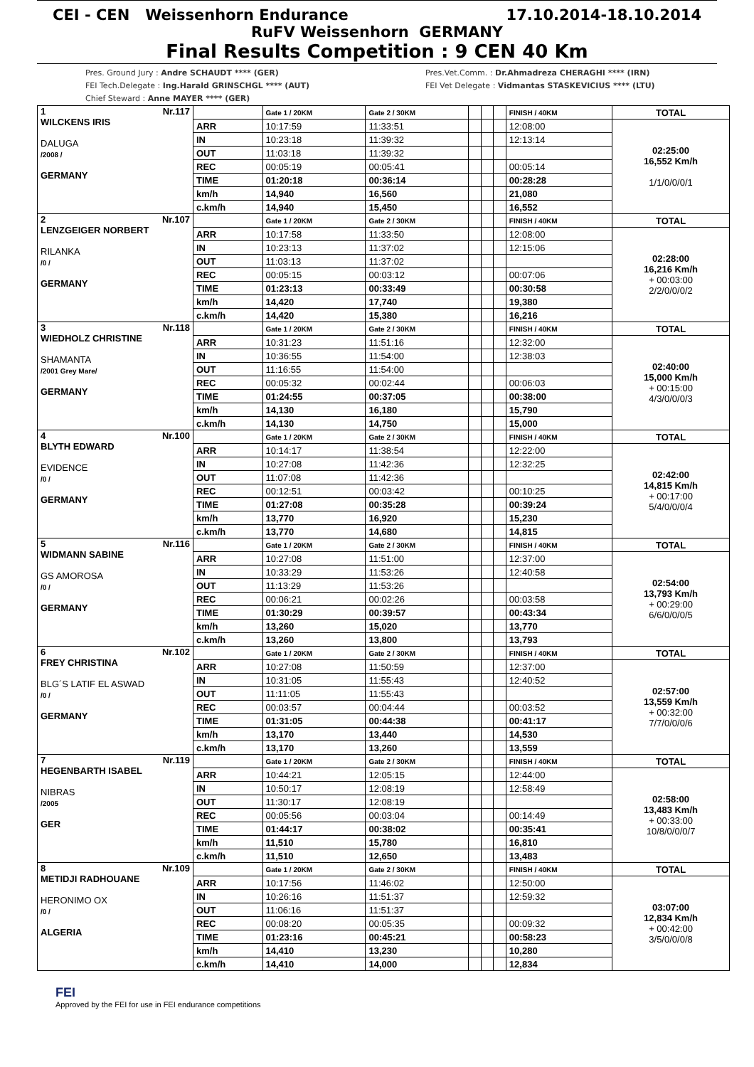CEI - CEN Weissenhorn Endurance 17.10.2014-18.10.2014
RuFV Weissenhorn GERMANY
Final Results Competition : 9 CEN 40 Km
Pres. Ground Jury : Andre SCHAUDT **** (GER)
FEI Tech.Delegate : Ing.Harald GRINSCHGL **** (AUT)
Chief Steward : Anne MAYER **** (GER)
Pres.Vet.Comm. : Dr.Ahmadreza CHERAGHI **** (IRN)
FEI Vet Delegate : Vidmantas STASKEVICIUS **** (LTU)
| 1 Nr.117 WILCKENS IRIS DALUGA /2008 / GERMANY | | Gate 1 / 20KM | Gate 2 / 30KM | | | | FINISH / 40KM | TOTAL |
| | ARR | 10:17:59 | 11:33:51 | | | | 12:08:00 | 02:25:00 16,552 Km/h 1/1/0/0/0/1 |
| | IN | 10:23:18 | 11:39:32 | | | | 12:13:14 | |
| | OUT | 11:03:18 | 11:39:32 | | | | | |
| | REC | 00:05:19 | 00:05:41 | | | | 00:05:14 | |
| | TIME | 01:20:18 | 00:36:14 | | | | 00:28:28 | |
| | km/h | 14,940 | 16,560 | | | | 21,080 | |
| | c.km/h | 14,940 | 15,450 | | | | 16,552 | |
| 2 Nr.107 LENZGEIGER NORBERT RILANKA /0 / GERMANY | | Gate 1 / 20KM | Gate 2 / 30KM | | | | FINISH / 40KM | TOTAL |
| | ARR | 10:17:58 | 11:33:50 | | | | 12:08:00 | 02:28:00 16,216 Km/h + 00:03:00 2/2/0/0/0/2 |
| | IN | 10:23:13 | 11:37:02 | | | | 12:15:06 | |
| | OUT | 11:03:13 | 11:37:02 | | | | | |
| | REC | 00:05:15 | 00:03:12 | | | | 00:07:06 | |
| | TIME | 01:23:13 | 00:33:49 | | | | 00:30:58 | |
| | km/h | 14,420 | 17,740 | | | | 19,380 | |
| | c.km/h | 14,420 | 15,380 | | | | 16,216 | |
| 3 Nr.118 WIEDHOLZ CHRISTINE SHAMANTA /2001 Grey Mare/ GERMANY | | Gate 1 / 20KM | Gate 2 / 30KM | | | | FINISH / 40KM | TOTAL |
| | ARR | 10:31:23 | 11:51:16 | | | | 12:32:00 | 02:40:00 15,000 Km/h + 00:15:00 4/3/0/0/0/3 |
| | IN | 10:36:55 | 11:54:00 | | | | 12:38:03 | |
| | OUT | 11:16:55 | 11:54:00 | | | | | |
| | REC | 00:05:32 | 00:02:44 | | | | 00:06:03 | |
| | TIME | 01:24:55 | 00:37:05 | | | | 00:38:00 | |
| | km/h | 14,130 | 16,180 | | | | 15,790 | |
| | c.km/h | 14,130 | 14,750 | | | | 15,000 | |
| 4 Nr.100 BLYTH EDWARD EVIDENCE /0 / GERMANY | | Gate 1 / 20KM | Gate 2 / 30KM | | | | FINISH / 40KM | TOTAL |
| | ARR | 10:14:17 | 11:38:54 | | | | 12:22:00 | 02:42:00 14,815 Km/h + 00:17:00 5/4/0/0/0/4 |
| | IN | 10:27:08 | 11:42:36 | | | | 12:32:25 | |
| | OUT | 11:07:08 | 11:42:36 | | | | | |
| | REC | 00:12:51 | 00:03:42 | | | | 00:10:25 | |
| | TIME | 01:27:08 | 00:35:28 | | | | 00:39:24 | |
| | km/h | 13,770 | 16,920 | | | | 15,230 | |
| | c.km/h | 13,770 | 14,680 | | | | 14,815 | |
| 5 Nr.116 WIDMANN SABINE GS AMOROSA /0 / GERMANY | | Gate 1 / 20KM | Gate 2 / 30KM | | | | FINISH / 40KM | TOTAL |
| | ARR | 10:27:08 | 11:51:00 | | | | 12:37:00 | 02:54:00 13,793 Km/h + 00:29:00 6/6/0/0/0/5 |
| | IN | 10:33:29 | 11:53:26 | | | | 12:40:58 | |
| | OUT | 11:13:29 | 11:53:26 | | | | | |
| | REC | 00:06:21 | 00:02:26 | | | | 00:03:58 | |
| | TIME | 01:30:29 | 00:39:57 | | | | 00:43:34 | |
| | km/h | 13,260 | 15,020 | | | | 13,770 | |
| | c.km/h | 13,260 | 13,800 | | | | 13,793 | |
| 6 Nr.102 FREY CHRISTINA BLG´S LATIF EL ASWAD /0 / GERMANY | | Gate 1 / 20KM | Gate 2 / 30KM | | | | FINISH / 40KM | TOTAL |
| | ARR | 10:27:08 | 11:50:59 | | | | 12:37:00 | 02:57:00 13,559 Km/h + 00:32:00 7/7/0/0/0/6 |
| | IN | 10:31:05 | 11:55:43 | | | | 12:40:52 | |
| | OUT | 11:11:05 | 11:55:43 | | | | | |
| | REC | 00:03:57 | 00:04:44 | | | | 00:03:52 | |
| | TIME | 01:31:05 | 00:44:38 | | | | 00:41:17 | |
| | km/h | 13,170 | 13,440 | | | | 14,530 | |
| | c.km/h | 13,170 | 13,260 | | | | 13,559 | |
| 7 Nr.119 HEGENBARTH ISABEL NIBRAS /2005 GER | | Gate 1 / 20KM | Gate 2 / 30KM | | | | FINISH / 40KM | TOTAL |
| | ARR | 10:44:21 | 12:05:15 | | | | 12:44:00 | 02:58:00 13,483 Km/h + 00:33:00 10/8/0/0/0/7 |
| | IN | 10:50:17 | 12:08:19 | | | | 12:58:49 | |
| | OUT | 11:30:17 | 12:08:19 | | | | | |
| | REC | 00:05:56 | 00:03:04 | | | | 00:14:49 | |
| | TIME | 01:44:17 | 00:38:02 | | | | 00:35:41 | |
| | km/h | 11,510 | 15,780 | | | | 16,810 | |
| | c.km/h | 11,510 | 12,650 | | | | 13,483 | |
| 8 Nr.109 METIDJI RADHOUANE HERONIMO OX /0 / ALGERIA | | Gate 1 / 20KM | Gate 2 / 30KM | | | | FINISH / 40KM | TOTAL |
| | ARR | 10:17:56 | 11:46:02 | | | | 12:50:00 | 03:07:00 12,834 Km/h + 00:42:00 3/5/0/0/0/8 |
| | IN | 10:26:16 | 11:51:37 | | | | 12:59:32 | |
| | OUT | 11:06:16 | 11:51:37 | | | | | |
| | REC | 00:08:20 | 00:05:35 | | | | 00:09:32 | |
| | TIME | 01:23:16 | 00:45:21 | | | | 00:58:23 | |
| | km/h | 14,410 | 13,230 | | | | 10,280 | |
| | c.km/h | 14,410 | 14,000 | | | | 12,834 | |
FEI
Approved by the FEI for use in FEI endurance competitions